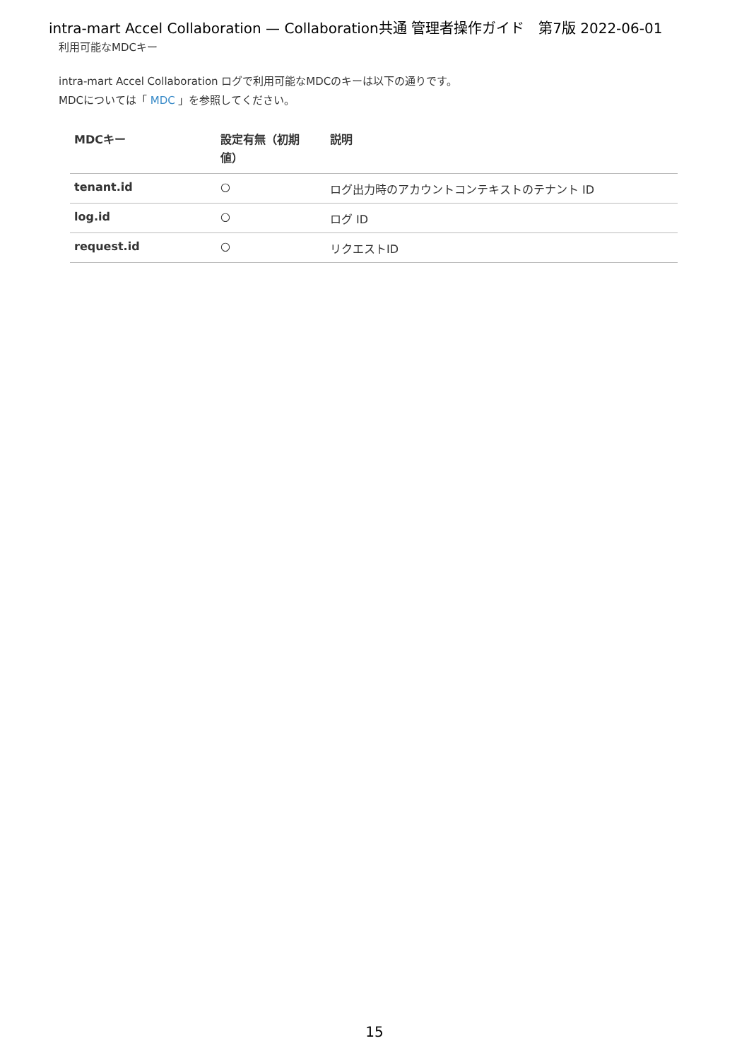intra-mart Accel Collaboration — Collaboration共通 管理者操作ガイド　第7版 2022-06-01
利用可能なMDCキー
intra-mart Accel Collaboration ログで利用可能なMDCのキーは以下の通りです。
MDCについては「 MDC 」を参照してください。
| MDCキー | 設定有無（初期値） | 説明 |
| --- | --- | --- |
| tenant.id | ○ | ログ出力時のアカウントコンテキストのテナント ID |
| log.id | ○ | ログ ID |
| request.id | ○ | リクエストID |
15